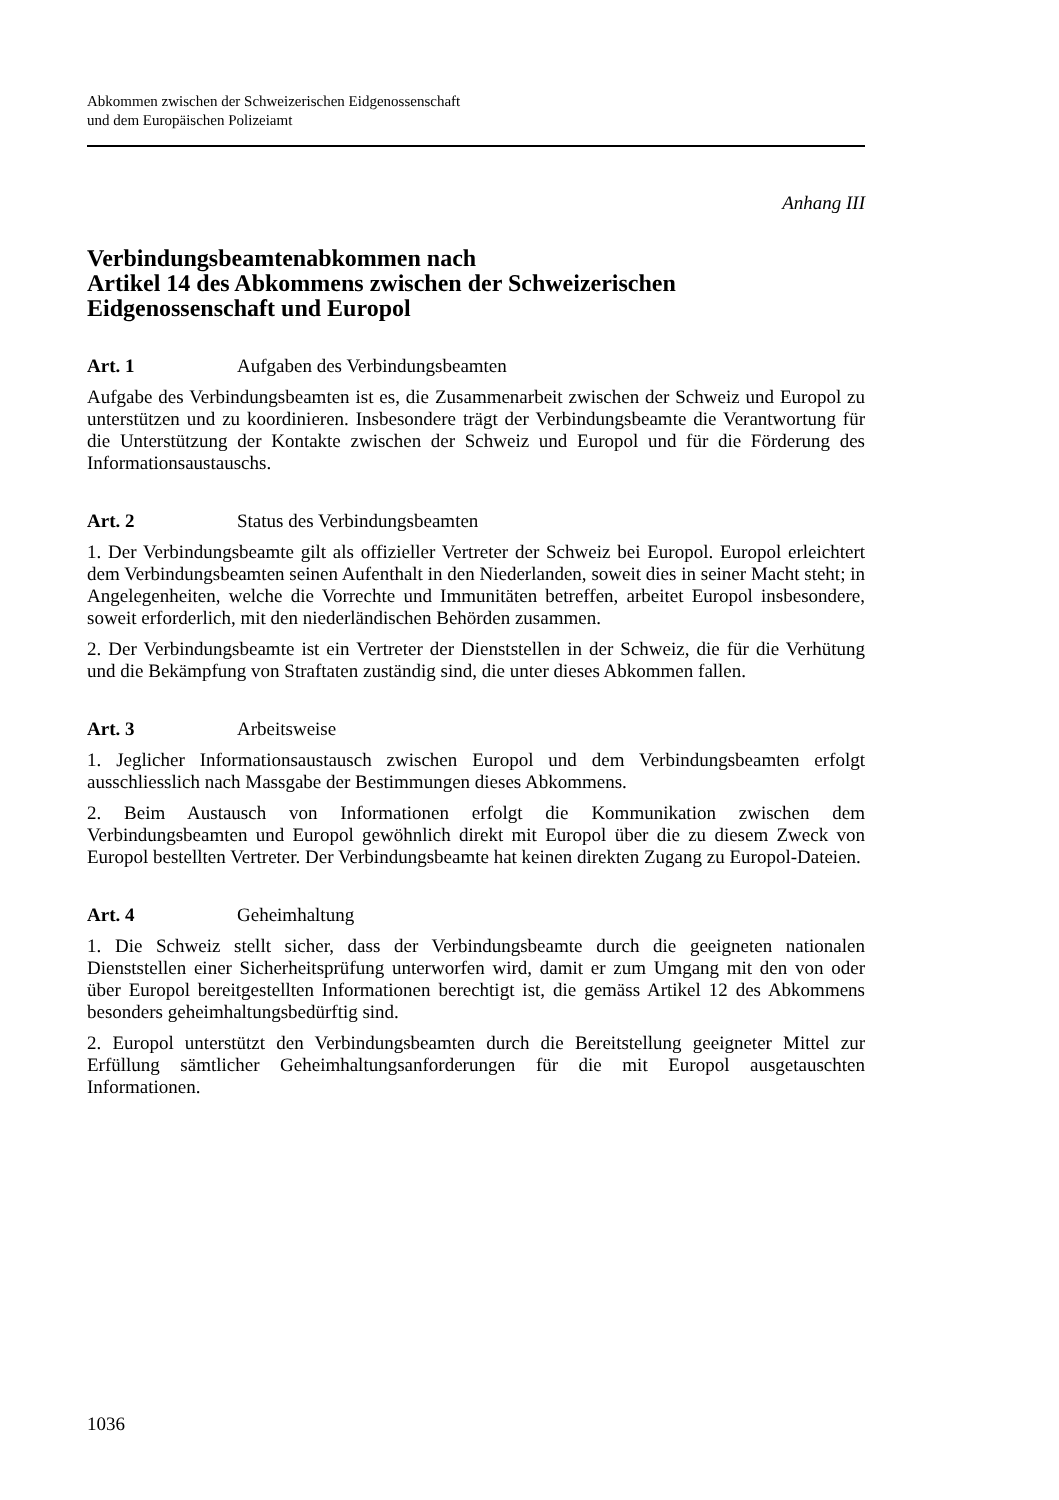Abkommen zwischen der Schweizerischen Eidgenossenschaft
und dem Europäischen Polizeiamt
Anhang III
Verbindungsbeamtenabkommen nach
Artikel 14 des Abkommens zwischen der Schweizerischen Eidgenossenschaft und Europol
Art. 1 Aufgaben des Verbindungsbeamten
Aufgabe des Verbindungsbeamten ist es, die Zusammenarbeit zwischen der Schweiz und Europol zu unterstützen und zu koordinieren. Insbesondere trägt der Verbindungsbeamte die Verantwortung für die Unterstützung der Kontakte zwischen der Schweiz und Europol und für die Förderung des Informationsaustauschs.
Art. 2 Status des Verbindungsbeamten
1. Der Verbindungsbeamte gilt als offizieller Vertreter der Schweiz bei Europol. Europol erleichtert dem Verbindungsbeamten seinen Aufenthalt in den Niederlanden, soweit dies in seiner Macht steht; in Angelegenheiten, welche die Vorrechte und Immunitäten betreffen, arbeitet Europol insbesondere, soweit erforderlich, mit den niederländischen Behörden zusammen.
2. Der Verbindungsbeamte ist ein Vertreter der Dienststellen in der Schweiz, die für die Verhütung und die Bekämpfung von Straftaten zuständig sind, die unter dieses Abkommen fallen.
Art. 3 Arbeitsweise
1. Jeglicher Informationsaustausch zwischen Europol und dem Verbindungsbeamten erfolgt ausschliesslich nach Massgabe der Bestimmungen dieses Abkommens.
2. Beim Austausch von Informationen erfolgt die Kommunikation zwischen dem Verbindungsbeamten und Europol gewöhnlich direkt mit Europol über die zu diesem Zweck von Europol bestellten Vertreter. Der Verbindungsbeamte hat keinen direkten Zugang zu Europol-Dateien.
Art. 4 Geheimhaltung
1. Die Schweiz stellt sicher, dass der Verbindungsbeamte durch die geeigneten nationalen Dienststellen einer Sicherheitsprüfung unterworfen wird, damit er zum Umgang mit den von oder über Europol bereitgestellten Informationen berechtigt ist, die gemäss Artikel 12 des Abkommens besonders geheimhaltungsbedürftig sind.
2. Europol unterstützt den Verbindungsbeamten durch die Bereitstellung geeigneter Mittel zur Erfüllung sämtlicher Geheimhaltungsanforderungen für die mit Europol ausgetauschten Informationen.
1036